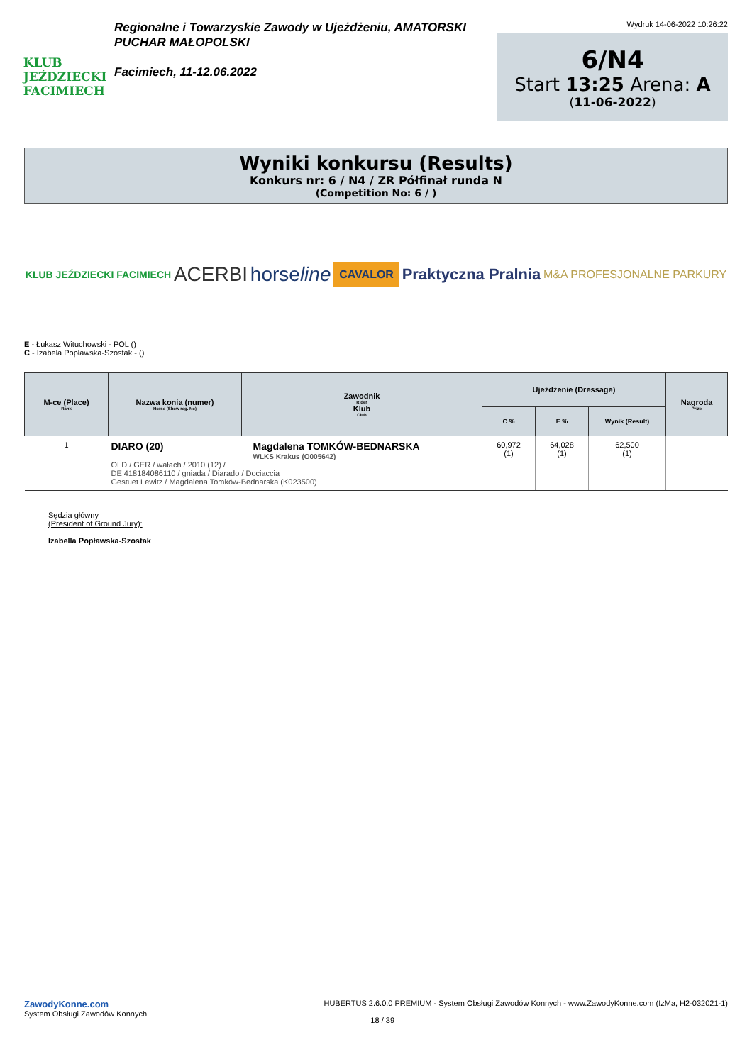KLUB JEŹDZIECKI FACIMIECH
Regionalne i Towarzyskie Zawody w Ujeżdżeniu, AMATORSKI
PUCHAR MAŁOPOLSKI
Facimiech, 11-12.06.2022
Wydruk 14-06-2022 10:26:22
6/N4
Start 13:25 Arena: A
(11-06-2022)
Wyniki konkursu (Results)
Konkurs nr: 6 / N4 / ZR Półfinał runda N
(Competition No: 6 / )
KLUB JEŹDZIECKI FACIMIECH ACERBI horseline CAVALOR Praktyczna Pralnia M&A PROFESJONALNE PARKURY
E - Łukasz Witucho­wski - POL ()
C - Izabela Popławska-Szostak - ()
| M-ce (Place) Rank | Nazwa konia (numer) Horse (Show reg. No) | Zawodnik Rider Klub Club | Ujeżdżenie (Dressage) | | | Nagroda Prize |
| --- | --- | --- | --- | --- | --- | --- |
| | | | C % | E % | Wynik (Result) | |
| 1 | DIARO (20) Magdalena TOMKÓW-BEDNARSKA WLKS Krakus (O005642) OLD / GER / wałach / 2010 (12) / DE 418184086110 / gniada / Diarado / Dociaccia Gestuet Lewitz / Magdalena Tomków-Bednarska (K023500) | | 60,972 (1) | 64,028 (1) | 62,500 (1) | |
Sędzia główny
(President of Ground Jury):
Izabella Popławska-Szostak
ZawodyKonne.com
System Obsługi Zawodów Konnych
HUBERTUS 2.6.0.0 PREMIUM - System Obsługi Zawodów Konnych - www.ZawodyKonne.com (IzMa, H2-032021-1)
18 / 39